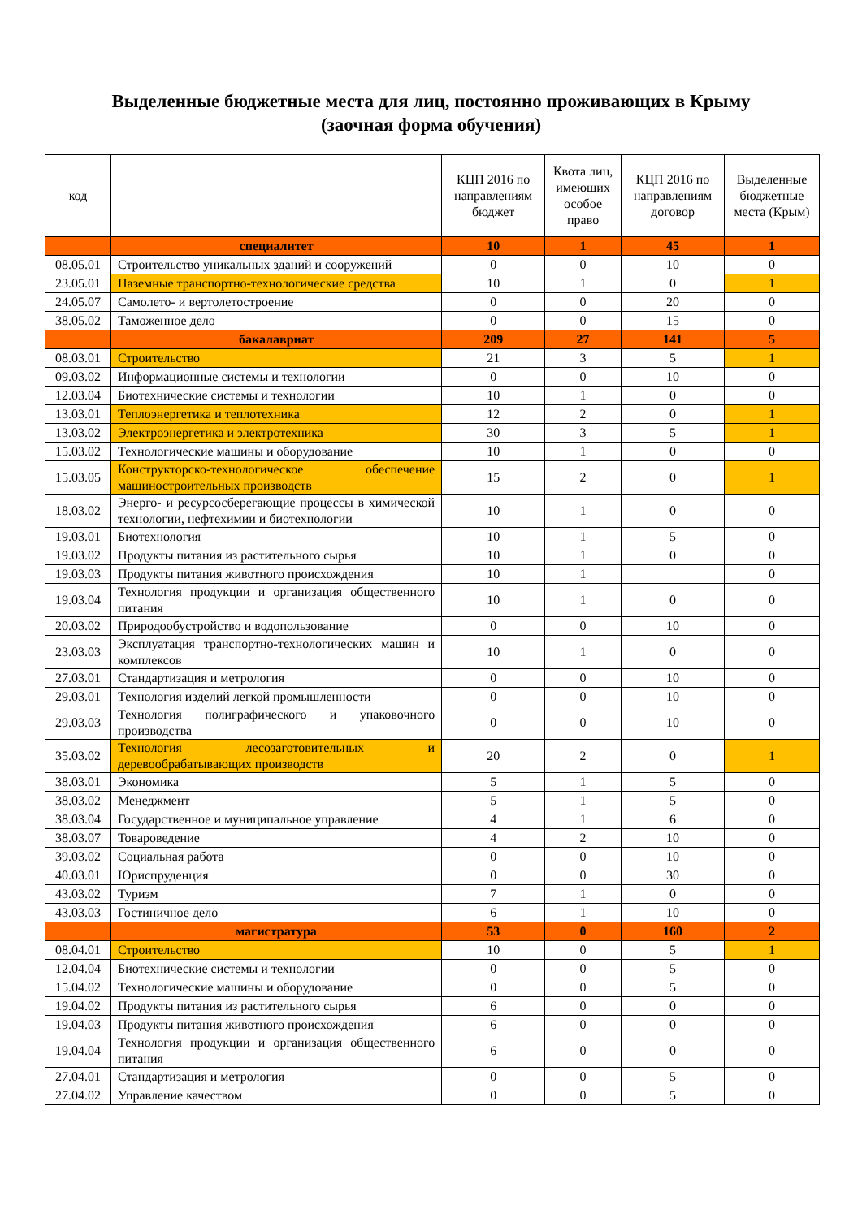Выделенные бюджетные места для лиц, постоянно проживающих в Крыму
(заочная форма обучения)
| код | | КЦП 2016 по направлениям бюджет | Квота лиц, имеющих особое право | КЦП 2016 по направлениям договор | Выделенные бюджетные места (Крым) |
| --- | --- | --- | --- | --- | --- |
| | специалитет | 10 | 1 | 45 | 1 |
| 08.05.01 | Строительство уникальных зданий и сооружений | 0 | 0 | 10 | 0 |
| 23.05.01 | Наземные транспортно-технологические средства | 10 | 1 | 0 | 1 |
| 24.05.07 | Самолето- и вертолетостроение | 0 | 0 | 20 | 0 |
| 38.05.02 | Таможенное дело | 0 | 0 | 15 | 0 |
| | бакалавриат | 209 | 27 | 141 | 5 |
| 08.03.01 | Строительство | 21 | 3 | 5 | 1 |
| 09.03.02 | Информационные системы и технологии | 0 | 0 | 10 | 0 |
| 12.03.04 | Биотехнические системы и технологии | 10 | 1 | 0 | 0 |
| 13.03.01 | Теплоэнергетика и теплотехника | 12 | 2 | 0 | 1 |
| 13.03.02 | Электроэнергетика и электротехника | 30 | 3 | 5 | 1 |
| 15.03.02 | Технологические машины и оборудование | 10 | 1 | 0 | 0 |
| 15.03.05 | Конструкторско-технологическое обеспечение машиностроительных производств | 15 | 2 | 0 | 1 |
| 18.03.02 | Энерго- и ресурсосберегающие процессы в химической технологии, нефтехимии и биотехнологии | 10 | 1 | 0 | 0 |
| 19.03.01 | Биотехнология | 10 | 1 | 5 | 0 |
| 19.03.02 | Продукты питания из растительного сырья | 10 | 1 | 0 | 0 |
| 19.03.03 | Продукты питания животного происхождения | 10 | 1 | | 0 |
| 19.03.04 | Технология продукции и организация общественного питания | 10 | 1 | 0 | 0 |
| 20.03.02 | Природообустройство и водопользование | 0 | 0 | 10 | 0 |
| 23.03.03 | Эксплуатация транспортно-технологических машин и комплексов | 10 | 1 | 0 | 0 |
| 27.03.01 | Стандартизация и метрология | 0 | 0 | 10 | 0 |
| 29.03.01 | Технология изделий легкой промышленности | 0 | 0 | 10 | 0 |
| 29.03.03 | Технология полиграфического и упаковочного производства | 0 | 0 | 10 | 0 |
| 35.03.02 | Технология лесозаготовительных и деревообрабатывающих производств | 20 | 2 | 0 | 1 |
| 38.03.01 | Экономика | 5 | 1 | 5 | 0 |
| 38.03.02 | Менеджмент | 5 | 1 | 5 | 0 |
| 38.03.04 | Государственное и муниципальное управление | 4 | 1 | 6 | 0 |
| 38.03.07 | Товароведение | 4 | 2 | 10 | 0 |
| 39.03.02 | Социальная работа | 0 | 0 | 10 | 0 |
| 40.03.01 | Юриспруденция | 0 | 0 | 30 | 0 |
| 43.03.02 | Туризм | 7 | 1 | 0 | 0 |
| 43.03.03 | Гостиничное дело | 6 | 1 | 10 | 0 |
| | магистратура | 53 | 0 | 160 | 2 |
| 08.04.01 | Строительство | 10 | 0 | 5 | 1 |
| 12.04.04 | Биотехнические системы и технологии | 0 | 0 | 5 | 0 |
| 15.04.02 | Технологические машины и оборудование | 0 | 0 | 5 | 0 |
| 19.04.02 | Продукты питания из растительного сырья | 6 | 0 | 0 | 0 |
| 19.04.03 | Продукты питания животного происхождения | 6 | 0 | 0 | 0 |
| 19.04.04 | Технология продукции и организация общественного питания | 6 | 0 | 0 | 0 |
| 27.04.01 | Стандартизация и метрология | 0 | 0 | 5 | 0 |
| 27.04.02 | Управление качеством | 0 | 0 | 5 | 0 |